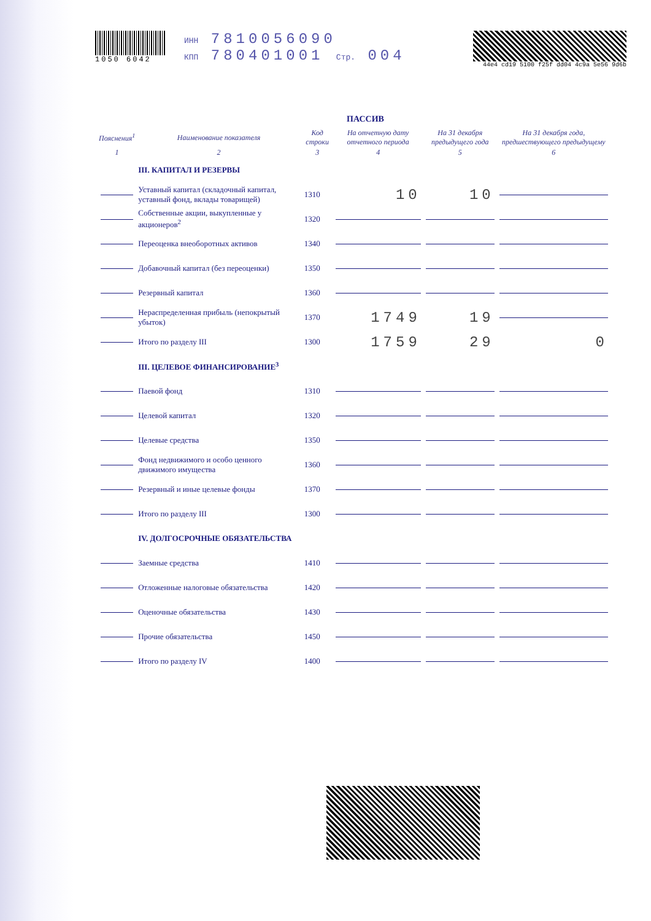1050 6042 ИНН 7810056090
КПП 780401001 Стр. 004
44e4 cd19 5100 f25f dd04 4c9a 5e56 9d6b
ПАССИВ
| Пояснения<sup>1</sup> | Наименование показателя | Код строки | На отчетную дату отчетного периода | На 31 декабря предыдущего года | На 31 декабря года, предшествующего предыдущему |
| --- | --- | --- | --- | --- | --- |
| 1 | 2 | 3 | 4 | 5 | 6 |
| | III. КАПИТАЛ И РЕЗЕРВЫ | | | | |
| | Уставный капитал (складочный капитал, уставный фонд, вклады товарищей) | 1310 | 10 | 10 | |
| | Собственные акции, выкупленные у акционеров<sup>2</sup> | 1320 | | | |
| | Переоценка внеоборотных активов | 1340 | | | |
| | Добавочный капитал (без переоценки) | 1350 | | | |
| | Резервный капитал | 1360 | | | |
| | Нераспределенная прибыль (непокрытый убыток) | 1370 | 1749 | 19 | |
| | Итого по разделу III | 1300 | 1759 | 29 | 0 |
| | III. ЦЕЛЕВОЕ ФИНАНСИРОВАНИЕ<sup>3</sup> | | | | |
| | Паевой фонд | 1310 | | | |
| | Целевой капитал | 1320 | | | |
| | Целевые средства | 1350 | | | |
| | Фонд недвижимого и особо ценного движимого имущества | 1360 | | | |
| | Резервный и иные целевые фонды | 1370 | | | |
| | Итого по разделу III | 1300 | | | |
| | IV. ДОЛГОСРОЧНЫЕ ОБЯЗАТЕЛЬСТВА | | | | |
| | Заемные средства | 1410 | | | |
| | Отложенные налоговые обязательства | 1420 | | | |
| | Оценочные обязательства | 1430 | | | |
| | Прочие обязательства | 1450 | | | |
| | Итого по разделу IV | 1400 | | | |